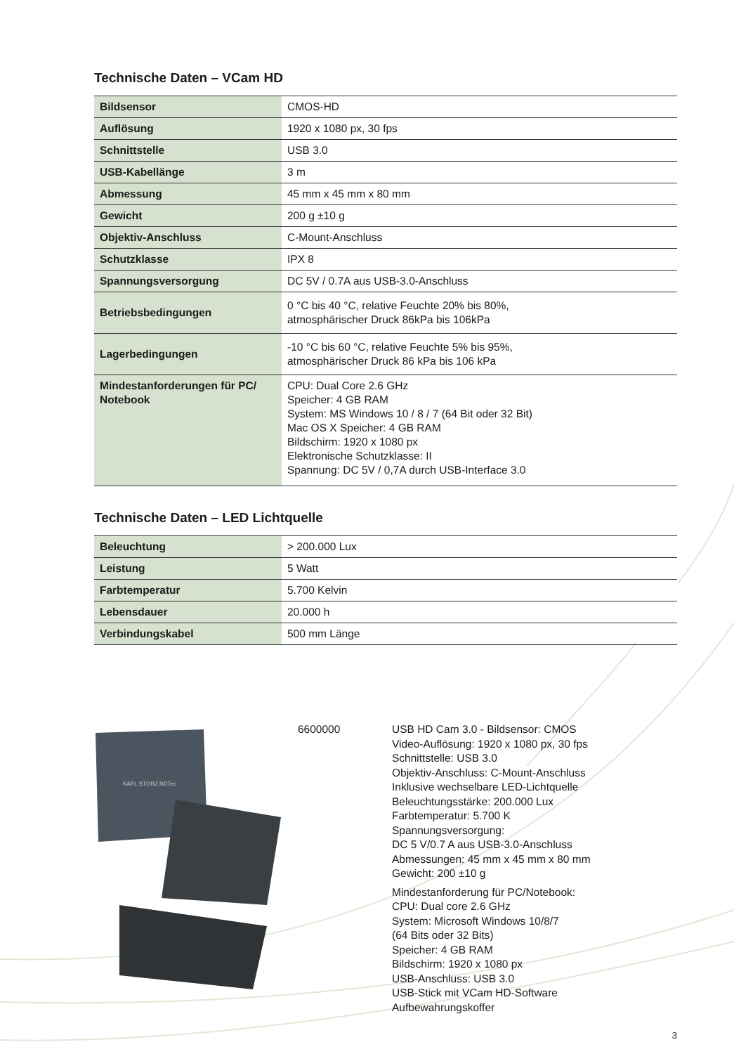Technische Daten – VCam HD
| Bildsensor | CMOS-HD |
| Auflösung | 1920 x 1080 px, 30 fps |
| Schnittstelle | USB 3.0 |
| USB-Kabellänge | 3 m |
| Abmessung | 45 mm x 45 mm x 80 mm |
| Gewicht | 200 g ±10 g |
| Objektiv-Anschluss | C-Mount-Anschluss |
| Schutzklasse | IPX 8 |
| Spannungsversorgung | DC 5V / 0.7A aus USB-3.0-Anschluss |
| Betriebsbedingungen | 0 °C bis 40 °C, relative Feuchte 20% bis 80%, atmosphärischer Druck 86kPa bis 106kPa |
| Lagerbedingungen | -10 °C bis 60 °C, relative Feuchte 5% bis 95%, atmosphärischer Druck 86 kPa bis 106 kPa |
| Mindestanforderungen für PC/ Notebook | CPU: Dual Core 2.6 GHz Speicher: 4 GB RAM System: MS Windows 10 / 8 / 7 (64 Bit oder 32 Bit) Mac OS X Speicher: 4 GB RAM Bildschirm: 1920 x 1080 px Elektronische Schutzklasse: II Spannung: DC 5V / 0,7A durch USB-Interface 3.0 |
Technische Daten – LED Lichtquelle
| Beleuchtung | > 200.000 Lux |
| Leistung | 5 Watt |
| Farbtemperatur | 5.700 Kelvin |
| Lebensdauer | 20.000 h |
| Verbindungskabel | 500 mm Länge |
KARL STORZ NDTec
6600000 USB HD Cam 3.0 - Bildsensor: CMOS
Video-Auflösung: 1920 x 1080 px, 30 fps
Schnittstelle: USB 3.0
Objektiv-Anschluss: C-Mount-Anschluss
Inklusive wechselbare LED-Lichtquelle
Beleuchtungsstärke: 200.000 Lux
Farbtemperatur: 5.700 K
Spannungsversorgung:
DC 5 V/0.7 A aus USB-3.0-Anschluss
Abmessungen: 45 mm x 45 mm x 80 mm
Gewicht: 200 ±10 g
Mindestanforderung für PC/Notebook:
CPU: Dual core 2.6 GHz
System: Microsoft Windows 10/8/7
(64 Bits oder 32 Bits)
Speicher: 4 GB RAM
Bildschirm: 1920 x 1080 px
USB-Anschluss: USB 3.0
USB-Stick mit VCam HD-Software
Aufbewahrungskoffer
3